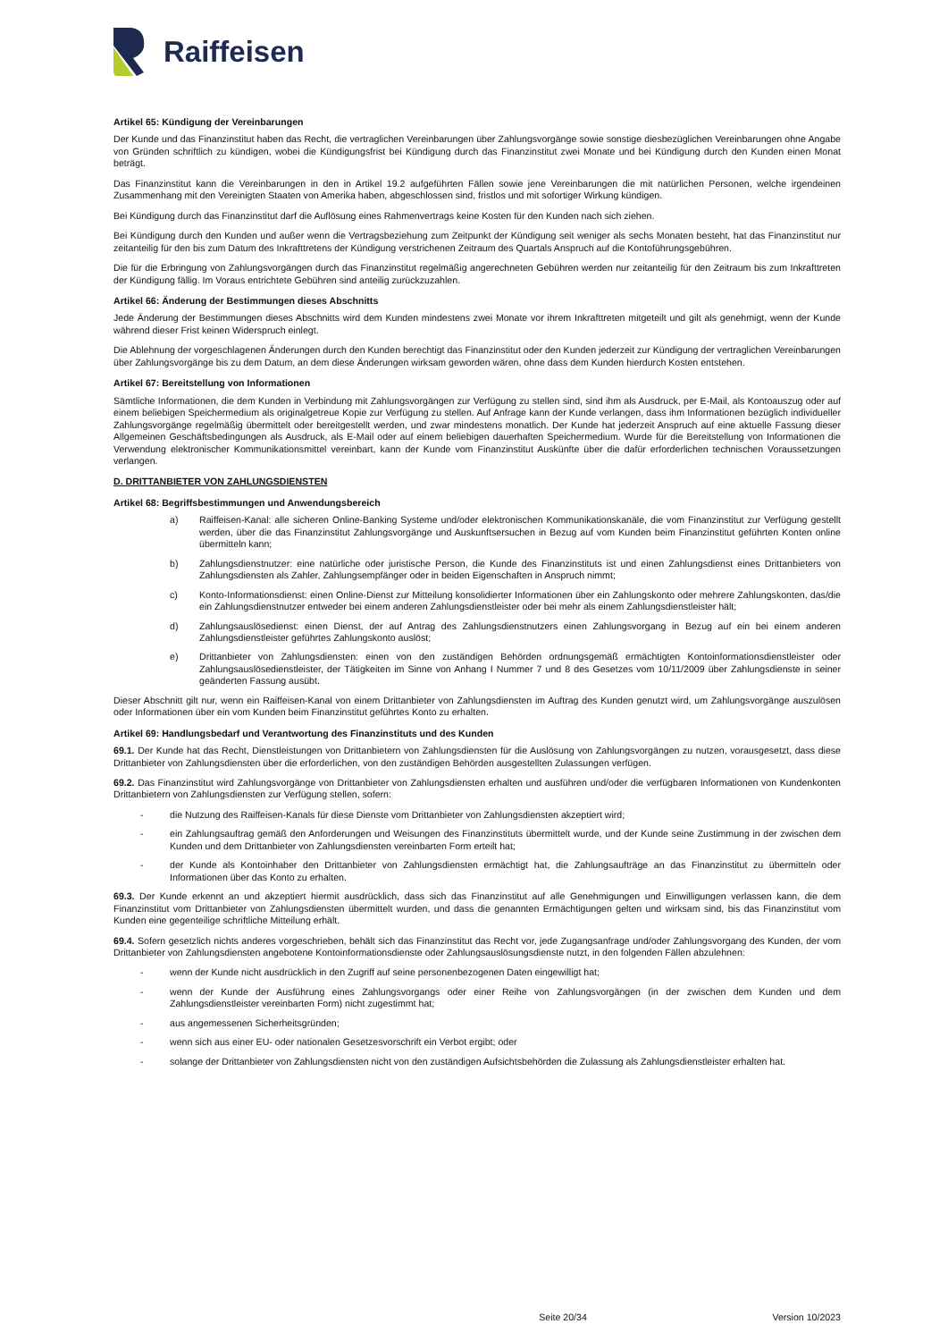Raiffeisen
Artikel 65: Kündigung der Vereinbarungen
Der Kunde und das Finanzinstitut haben das Recht, die vertraglichen Vereinbarungen über Zahlungsvorgänge sowie sonstige diesbezüglichen Vereinbarungen ohne Angabe von Gründen schriftlich zu kündigen, wobei die Kündigungsfrist bei Kündigung durch das Finanzinstitut zwei Monate und bei Kündigung durch den Kunden einen Monat beträgt.
Das Finanzinstitut kann die Vereinbarungen in den in Artikel 19.2 aufgeführten Fällen sowie jene Vereinbarungen die mit natürlichen Personen, welche irgendeinen Zusammenhang mit den Vereinigten Staaten von Amerika haben, abgeschlossen sind, fristlos und mit sofortiger Wirkung kündigen.
Bei Kündigung durch das Finanzinstitut darf die Auflösung eines Rahmenvertrags keine Kosten für den Kunden nach sich ziehen.
Bei Kündigung durch den Kunden und außer wenn die Vertragsbeziehung zum Zeitpunkt der Kündigung seit weniger als sechs Monaten besteht, hat das Finanzinstitut nur zeitanteilig für den bis zum Datum des Inkrafttretens der Kündigung verstrichenen Zeitraum des Quartals Anspruch auf die Kontoführungsgebühren.
Die für die Erbringung von Zahlungsvorgängen durch das Finanzinstitut regelmäßig angerechneten Gebühren werden nur zeitanteilig für den Zeitraum bis zum Inkrafttreten der Kündigung fällig. Im Voraus entrichtete Gebühren sind anteilig zurückzuzahlen.
Artikel 66: Änderung der Bestimmungen dieses Abschnitts
Jede Änderung der Bestimmungen dieses Abschnitts wird dem Kunden mindestens zwei Monate vor ihrem Inkrafttreten mitgeteilt und gilt als genehmigt, wenn der Kunde während dieser Frist keinen Widerspruch einlegt.
Die Ablehnung der vorgeschlagenen Änderungen durch den Kunden berechtigt das Finanzinstitut oder den Kunden jederzeit zur Kündigung der vertraglichen Vereinbarungen über Zahlungsvorgänge bis zu dem Datum, an dem diese Änderungen wirksam geworden wären, ohne dass dem Kunden hierdurch Kosten entstehen.
Artikel 67: Bereitstellung von Informationen
Sämtliche Informationen, die dem Kunden in Verbindung mit Zahlungsvorgängen zur Verfügung zu stellen sind, sind ihm als Ausdruck, per E-Mail, als Kontoauszug oder auf einem beliebigen Speichermedium als originalgetreue Kopie zur Verfügung zu stellen. Auf Anfrage kann der Kunde verlangen, dass ihm Informationen bezüglich individueller Zahlungsvorgänge regelmäßig übermittelt oder bereitgestellt werden, und zwar mindestens monatlich. Der Kunde hat jederzeit Anspruch auf eine aktuelle Fassung dieser Allgemeinen Geschäftsbedingungen als Ausdruck, als E-Mail oder auf einem beliebigen dauerhaften Speichermedium. Wurde für die Bereitstellung von Informationen die Verwendung elektronischer Kommunikationsmittel vereinbart, kann der Kunde vom Finanzinstitut Auskünfte über die dafür erforderlichen technischen Voraussetzungen verlangen.
D. DRITTANBIETER VON ZAHLUNGSDIENSTEN
Artikel 68: Begriffsbestimmungen und Anwendungsbereich
a) Raiffeisen-Kanal: alle sicheren Online-Banking Systeme und/oder elektronischen Kommunikationskanäle, die vom Finanzinstitut zur Verfügung gestellt werden, über die das Finanzinstitut Zahlungsvorgänge und Auskunftsersuchen in Bezug auf vom Kunden beim Finanzinstitut geführten Konten online übermitteln kann;
b) Zahlungsdienstnutzer: eine natürliche oder juristische Person, die Kunde des Finanzinstituts ist und einen Zahlungsdienst eines Drittanbieters von Zahlungsdiensten als Zahler, Zahlungsempfänger oder in beiden Eigenschaften in Anspruch nimmt;
c) Konto-Informationsdienst: einen Online-Dienst zur Mitteilung konsolidierter Informationen über ein Zahlungskonto oder mehrere Zahlungskonten, das/die ein Zahlungsdienstnutzer entweder bei einem anderen Zahlungsdienstleister oder bei mehr als einem Zahlungsdienstleister hält;
d) Zahlungsauslösedienst: einen Dienst, der auf Antrag des Zahlungsdienstnutzers einen Zahlungsvorgang in Bezug auf ein bei einem anderen Zahlungsdienstleister geführtes Zahlungskonto auslöst;
e) Drittanbieter von Zahlungsdiensten: einen von den zuständigen Behörden ordnungsgemäß ermächtigten Kontoinformationsdienstleister oder Zahlungsauslösedienstleister, der Tätigkeiten im Sinne von Anhang I Nummer 7 und 8 des Gesetzes vom 10/11/2009 über Zahlungsdienste in seiner geänderten Fassung ausübt.
Dieser Abschnitt gilt nur, wenn ein Raiffeisen-Kanal von einem Drittanbieter von Zahlungsdiensten im Auftrag des Kunden genutzt wird, um Zahlungsvorgänge auszulösen oder Informationen über ein vom Kunden beim Finanzinstitut geführtes Konto zu erhalten.
Artikel 69: Handlungsbedarf und Verantwortung des Finanzinstituts und des Kunden
69.1. Der Kunde hat das Recht, Dienstleistungen von Drittanbietern von Zahlungsdiensten für die Auslösung von Zahlungsvorgängen zu nutzen, vorausgesetzt, dass diese Drittanbieter von Zahlungsdiensten über die erforderlichen, von den zuständigen Behörden ausgestellten Zulassungen verfügen.
69.2. Das Finanzinstitut wird Zahlungsvorgänge von Drittanbieter von Zahlungsdiensten erhalten und ausführen und/oder die verfügbaren Informationen von Kundenkonten Drittanbietern von Zahlungsdiensten zur Verfügung stellen, sofern:
- die Nutzung des Raiffeisen-Kanals für diese Dienste vom Drittanbieter von Zahlungsdiensten akzeptiert wird;
- ein Zahlungsauftrag gemäß den Anforderungen und Weisungen des Finanzinstituts übermittelt wurde, und der Kunde seine Zustimmung in der zwischen dem Kunden und dem Drittanbieter von Zahlungsdiensten vereinbarten Form erteilt hat;
- der Kunde als Kontoinhaber den Drittanbieter von Zahlungsdiensten ermächtigt hat, die Zahlungsaufträge an das Finanzinstitut zu übermitteln oder Informationen über das Konto zu erhalten.
69.3. Der Kunde erkennt an und akzeptiert hiermit ausdrücklich, dass sich das Finanzinstitut auf alle Genehmigungen und Einwilligungen verlassen kann, die dem Finanzinstitut vom Drittanbieter von Zahlungsdiensten übermittelt wurden, und dass die genannten Ermächtigungen gelten und wirksam sind, bis das Finanzinstitut vom Kunden eine gegenteilige schriftliche Mitteilung erhält.
69.4. Sofern gesetzlich nichts anderes vorgeschrieben, behält sich das Finanzinstitut das Recht vor, jede Zugangsanfrage und/oder Zahlungsvorgang des Kunden, der vom Drittanbieter von Zahlungsdiensten angebotene Kontoinformationsdienste oder Zahlungsauslösungsdienste nutzt, in den folgenden Fällen abzulehnen:
- wenn der Kunde nicht ausdrücklich in den Zugriff auf seine personenbezogenen Daten eingewilligt hat;
- wenn der Kunde der Ausführung eines Zahlungsvorgangs oder einer Reihe von Zahlungsvorgängen (in der zwischen dem Kunden und dem Zahlungsdienstleister vereinbarten Form) nicht zugestimmt hat;
- aus angemessenen Sicherheitsgründen;
- wenn sich aus einer EU- oder nationalen Gesetzesvorschrift ein Verbot ergibt; oder
- solange der Drittanbieter von Zahlungsdiensten nicht von den zuständigen Aufsichtsbehörden die Zulassung als Zahlungsdienstleister erhalten hat.
Seite 20/34 Version 10/2023